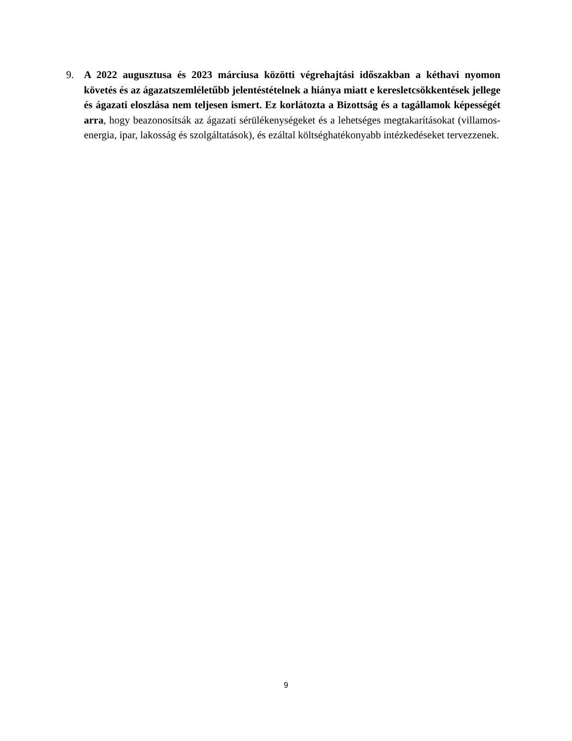9. A 2022 augusztusa és 2023 márciusa közötti végrehajtási időszakban a kéthavi nyomon követés és az ágazatszemléletűbb jelentéstételnek a hiánya miatt e keresletcsökkentések jellege és ágazati eloszlása nem teljesen ismert. Ez korlátozta a Bizottság és a tagállamok képességét arra, hogy beazonosítsák az ágazati sérülékenységeket és a lehetséges megtakarításokat (villamos-energia, ipar, lakosság és szolgáltatások), és ezáltal költséghatékonyabb intézkedéseket tervezzenek.
9